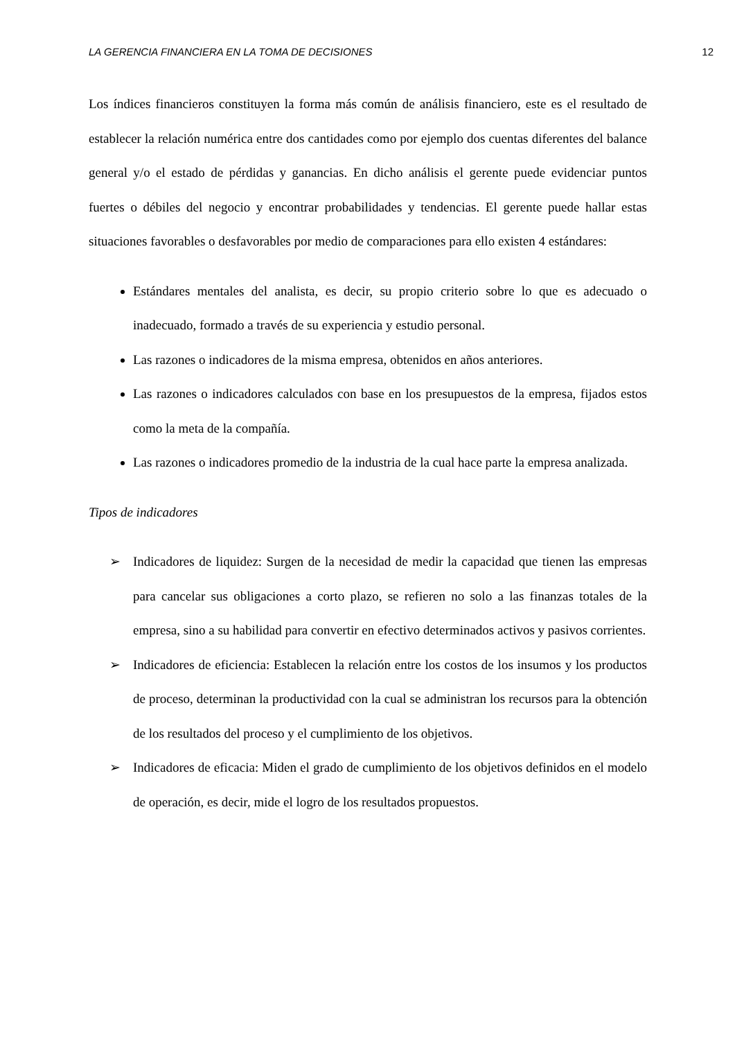LA GERENCIA FINANCIERA EN LA TOMA DE DECISIONES 12
Los índices financieros constituyen la forma más común de análisis financiero, este es el resultado de establecer la relación numérica entre dos cantidades como por ejemplo dos cuentas diferentes del balance general y/o el estado de pérdidas y ganancias. En dicho análisis el gerente puede evidenciar puntos fuertes o débiles del negocio y encontrar probabilidades y tendencias. El gerente puede hallar estas situaciones favorables o desfavorables por medio de comparaciones para ello existen 4 estándares:
Estándares mentales del analista, es decir, su propio criterio sobre lo que es adecuado o inadecuado, formado a través de su experiencia y estudio personal.
Las razones o indicadores de la misma empresa, obtenidos en años anteriores.
Las razones o indicadores calculados con base en los presupuestos de la empresa, fijados estos como la meta de la compañía.
Las razones o indicadores promedio de la industria de la cual hace parte la empresa analizada.
Tipos de indicadores
➢ Indicadores de liquidez: Surgen de la necesidad de medir la capacidad que tienen las empresas para cancelar sus obligaciones a corto plazo, se refieren no solo a las finanzas totales de la empresa, sino a su habilidad para convertir en efectivo determinados activos y pasivos corrientes.
➢ Indicadores de eficiencia: Establecen la relación entre los costos de los insumos y los productos de proceso, determinan la productividad con la cual se administran los recursos para la obtención de los resultados del proceso y el cumplimiento de los objetivos.
➢ Indicadores de eficacia: Miden el grado de cumplimiento de los objetivos definidos en el modelo de operación, es decir, mide el logro de los resultados propuestos.